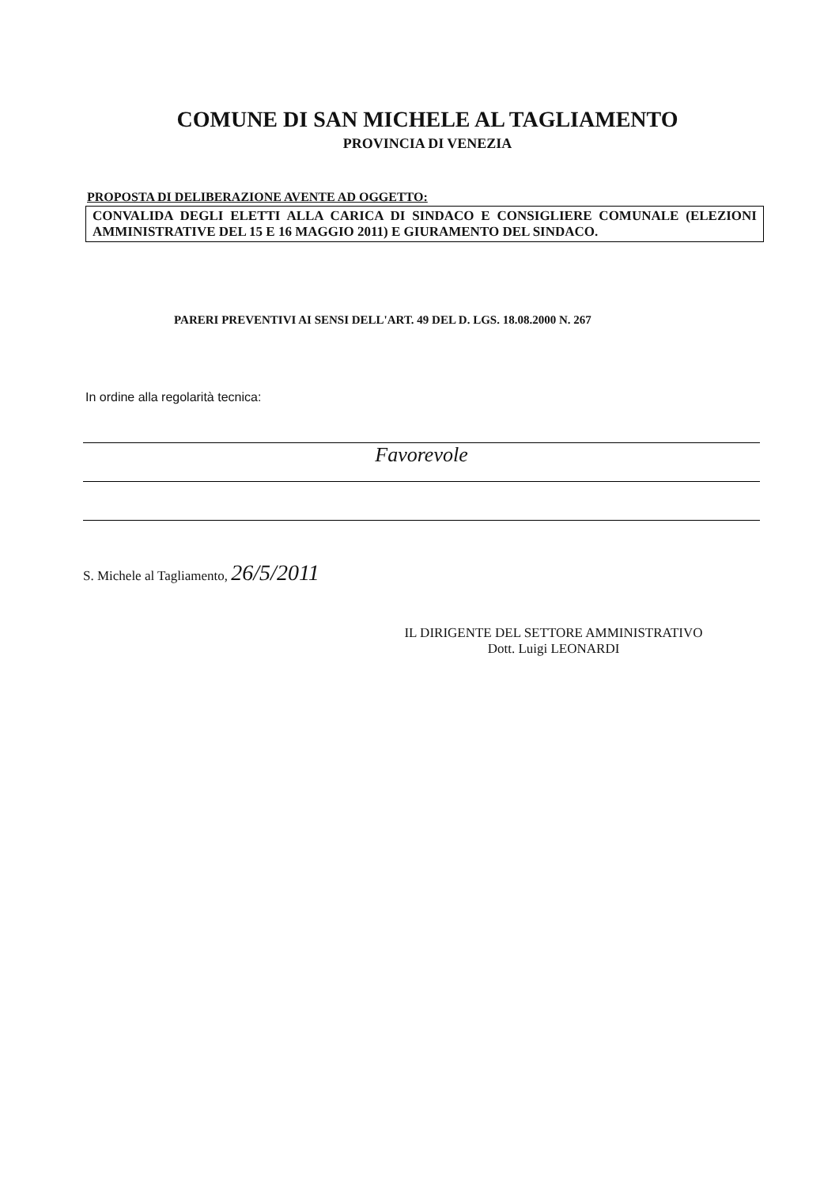COMUNE DI SAN MICHELE AL TAGLIAMENTO
PROVINCIA DI VENEZIA
PROPOSTA DI DELIBERAZIONE AVENTE AD OGGETTO:
CONVALIDA DEGLI ELETTI ALLA CARICA DI SINDACO E CONSIGLIERE COMUNALE (ELEZIONI AMMINISTRATIVE DEL 15 E 16 MAGGIO 2011) E GIURAMENTO DEL SINDACO.
PARERI PREVENTIVI AI SENSI DELL'ART. 49 DEL D. LGS. 18.08.2000 N. 267
In ordine alla regolarità tecnica:
Favorevole
S. Michele al Tagliamento, 26/5/2011
IL DIRIGENTE DEL SETTORE AMMINISTRATIVO
Dott. Luigi LEONARDI